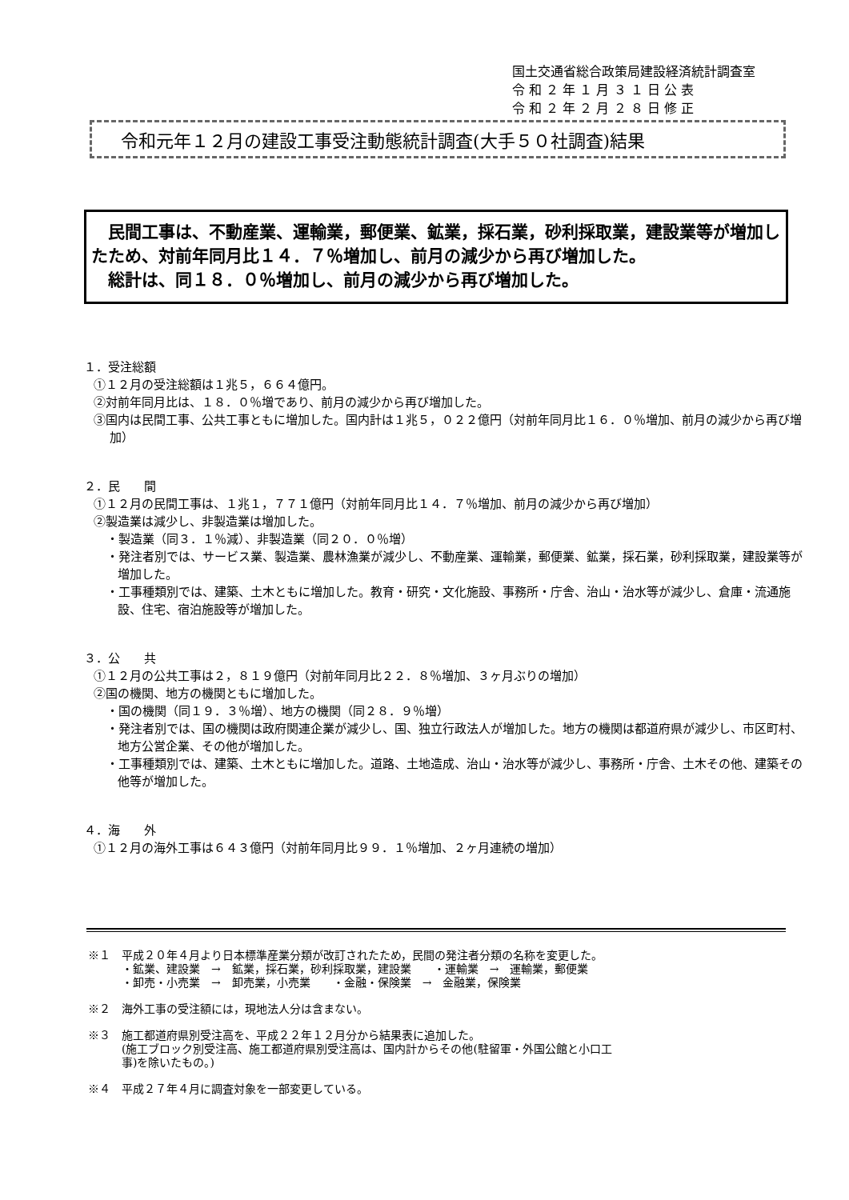国土交通省総合政策局建設経済統計調査室
令 和 ２ 年 １ 月 ３ １ 日 公 表
令 和 ２ 年 ２ 月 ２ ８ 日 修 正
令和元年１２月の建設工事受注動態統計調査(大手５０社調査)結果
　民間工事は、不動産業、運輸業，郵便業、鉱業，採石業，砂利採取業，建設業等が増加したため、対前年同月比１４．７％増加し、前月の減少から再び増加した。
　総計は、同１８．０％増加し、前月の減少から再び増加した。
１．受注総額
①１２月の受注総額は１兆５，６６４億円。
②対前年同月比は、１８．０％増であり、前月の減少から再び増加した。
③国内は民間工事、公共工事ともに増加した。国内計は１兆５，０２２億円（対前年同月比１６．０％増加、前月の減少から再び増加）
２．民　　間
①１２月の民間工事は、１兆１，７７１億円（対前年同月比１４．７％増加、前月の減少から再び増加）
②製造業は減少し、非製造業は増加した。
・製造業（同３．１％減）、非製造業（同２０．０％増）
・発注者別では、サービス業、製造業、農林漁業が減少し、不動産業、運輸業，郵便業、鉱業，採石業，砂利採取業，建設業等が増加した。
・工事種類別では、建築、土木ともに増加した。教育・研究・文化施設、事務所・庁舎、治山・治水等が減少し、倉庫・流通施設、住宅、宿泊施設等が増加した。
３．公　　共
①１２月の公共工事は２，８１９億円（対前年同月比２２．８％増加、３ヶ月ぶりの増加）
②国の機関、地方の機関ともに増加した。
・国の機関（同１９．３％増）、地方の機関（同２８．９％増）
・発注者別では、国の機関は政府関連企業が減少し、国、独立行政法人が増加した。地方の機関は都道府県が減少し、市区町村、地方公営企業、その他が増加した。
・工事種類別では、建築、土木ともに増加した。道路、土地造成、治山・治水等が減少し、事務所・庁舎、土木その他、建築その他等が増加した。
４．海　　外
①１２月の海外工事は６４３億円（対前年同月比９９．１％増加、２ヶ月連続の増加）
※１　平成２０年４月より日本標準産業分類が改訂されたため，民間の発注者分類の名称を変更した。
　　　・鉱業、建設業　→　鉱業，採石業，砂利採取業，建設業　　・運輸業　→　運輸業，郵便業
　　　・卸売・小売業　→　卸売業，小売業　　・金融・保険業　→　金融業，保険業
※２　海外工事の受注額には，現地法人分は含まない。
※３　施工都道府県別受注高を、平成２２年１２月分から結果表に追加した。
　　　(施工ブロック別受注高、施工都道府県別受注高は、国内計からその他(駐留軍・外国公館と小口工
　　　事)を除いたもの。)
※４　平成２７年４月に調査対象を一部変更している。